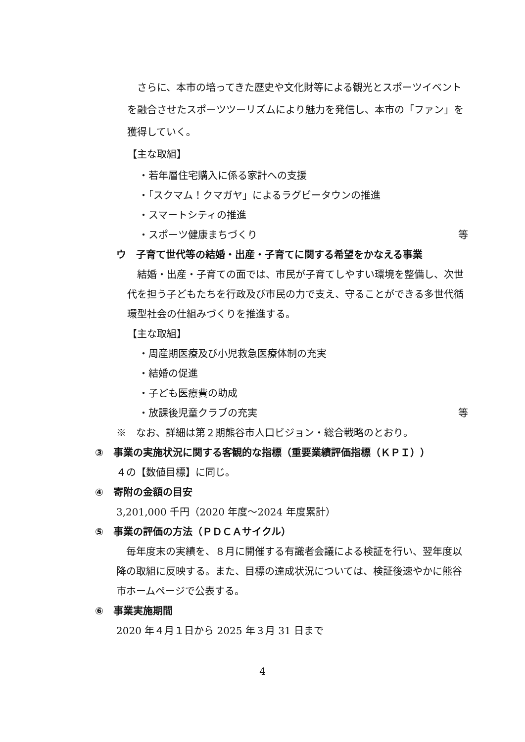さらに、本市の培ってきた歴史や文化財等による観光とスポーツイベントを融合させたスポーツツーリズムにより魅力を発信し、本市の「ファン」を獲得していく。
【主な取組】
・若年層住宅購入に係る家計への支援
・「スクマム！クマガヤ」によるラグビータウンの推進
・スマートシティの推進
・スポーツ健康まちづくり 等
ウ　子育て世代等の結婚・出産・子育てに関する希望をかなえる事業
結婚・出産・子育ての面では、市民が子育てしやすい環境を整備し、次世代を担う子どもたちを行政及び市民の力で支え、守ることができる多世代循環型社会の仕組みづくりを推進する。
【主な取組】
・周産期医療及び小児救急医療体制の充実
・結婚の促進
・子ども医療費の助成
・放課後児童クラブの充実 等
※　なお、詳細は第２期熊谷市人口ビジョン・総合戦略のとおり。
③　事業の実施状況に関する客観的な指標（重要業績評価指標（ＫＰＩ））
４の【数値目標】に同じ。
④　寄附の金額の目安
3,201,000 千円（2020 年度～2024 年度累計）
⑤　事業の評価の方法（ＰＤＣＡサイクル）
毎年度末の実績を、８月に開催する有識者会議による検証を行い、翌年度以降の取組に反映する。また、目標の達成状況については、検証後速やかに熊谷市ホームページで公表する。
⑥　事業実施期間
2020 年４月１日から 2025 年３月 31 日まで
4